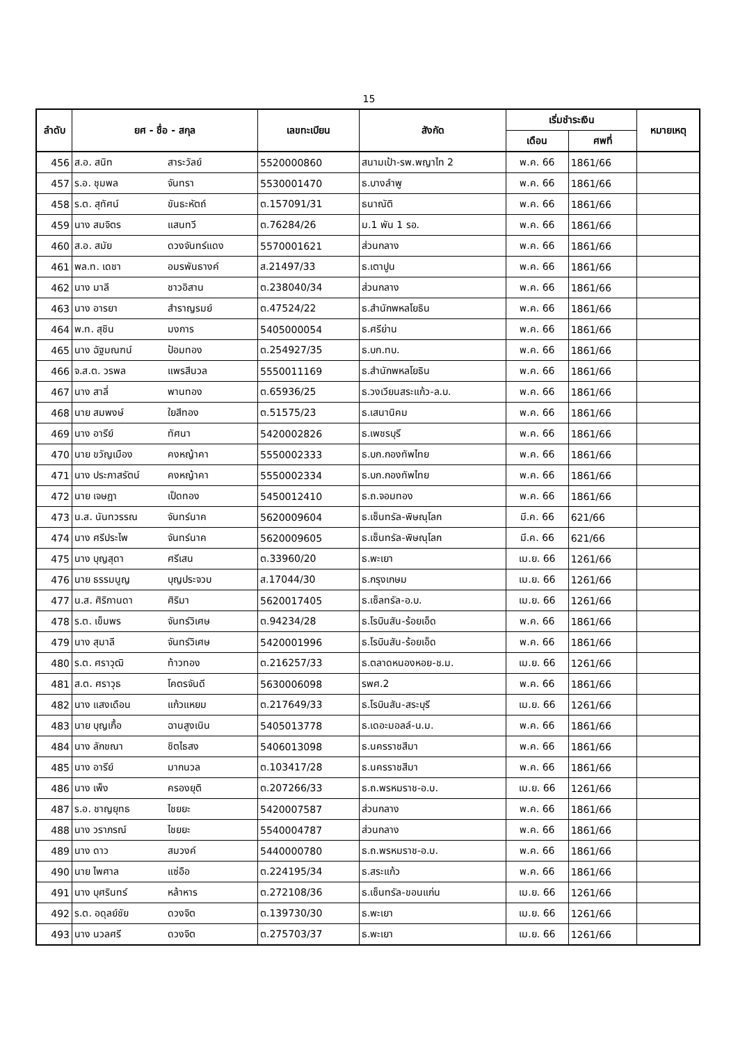15
| ลำดับ | ยศ - ชื่อ - สกุล | | เลขทะเบียน | สังกัด | เริ่มชำระเงิน | | หมายเหตุ |
| --- | --- | --- | --- | --- | --- | --- | --- |
| | | | | | เดือน | ศพที่ | |
| 456 | ส.อ. สนิท | สาระวัลย์ | 5520000860 | สนามเป้า-รพ.พญาไท 2 | พ.ค. 66 | 1861/66 | |
| 457 | ร.อ. ชุมพล | จันทรา | 5530001470 | ธ.บางลำพู | พ.ค. 66 | 1861/66 | |
| 458 | ร.ต. สุทัศน์ | ขันธะหัตถ์ | ต.157091/31 | ธนาณัติ | พ.ค. 66 | 1861/66 | |
| 459 | นาง สมจิตร | แสนทวี | ต.76284/26 | ม.1 พัน 1 รอ. | พ.ค. 66 | 1861/66 | |
| 460 | ส.อ. สมัย | ดวงจันทร์แดง | 5570001621 | ส่วนกลาง | พ.ค. 66 | 1861/66 | |
| 461 | พล.ท. เดชา | อมรพันธางค์ | ส.21497/33 | ธ.เตาปูน | พ.ค. 66 | 1861/66 | |
| 462 | นาง มาลี | ชาวอิสาน | ต.238040/34 | ส่วนกลาง | พ.ค. 66 | 1861/66 | |
| 463 | นาง อารยา | สำราญรมย์ | ต.47524/22 | ธ.สำนักพหลโยธิน | พ.ค. 66 | 1861/66 | |
| 464 | พ.ท. สุชิน | มงการ | 5405000054 | ธ.ศรีย่าน | พ.ค. 66 | 1861/66 | |
| 465 | นาง ฉัฐมณฑน์ | ป้อมทอง | ต.254927/35 | ธ.บก.ทบ. | พ.ค. 66 | 1861/66 | |
| 466 | จ.ส.ต. วรพล | แพรสีนวล | 5550011169 | ธ.สำนักพหลโยธิน | พ.ค. 66 | 1861/66 | |
| 467 | นาง สาลี่ | พานทอง | ต.65936/25 | ธ.วงเวียนสระแก้ว-ล.บ. | พ.ค. 66 | 1861/66 | |
| 468 | นาย สมพงษ์ | ใยสีทอง | ต.51575/23 | ธ.เสนานิคม | พ.ค. 66 | 1861/66 | |
| 469 | นาง อารีย์ | ทัศนา | 5420002826 | ธ.เพชรบุรี | พ.ค. 66 | 1861/66 | |
| 470 | นาย ขวัญเมือง | คงหญ้าคา | 5550002333 | ธ.บก.กองทัพไทย | พ.ค. 66 | 1861/66 | |
| 471 | นาง ประภาสรัตน์ | คงหญ้าคา | 5550002334 | ธ.บก.กองทัพไทย | พ.ค. 66 | 1861/66 | |
| 472 | นาย เจษฎา | เป็ดทอง | 5450012410 | ธ.ถ.จอมทอง | พ.ค. 66 | 1861/66 | |
| 473 | น.ส. นันทวรรณ | จันทร์นาค | 5620009604 | ธ.เซ็นทรัล-พิษณุโลก | มี.ค. 66 | 621/66 | |
| 474 | นาง ศรีประไพ | จันทร์นาค | 5620009605 | ธ.เซ็นทรัล-พิษณุโลก | มี.ค. 66 | 621/66 | |
| 475 | นาง บุญสุดา | ศรีเสน | ต.33960/20 | ธ.พะเยา | เม.ย. 66 | 1261/66 | |
| 476 | นาย ธรรมนูญ | บุญประจวบ | ส.17044/30 | ธ.กรุงเกษม | เม.ย. 66 | 1261/66 | |
| 477 | น.ส. ศิริกานดา | ศิริมา | 5620017405 | ธ.เซ็ลทรัล-อ.บ. | เม.ย. 66 | 1261/66 | |
| 478 | ร.ต. เข็มพร | จันทร์วิเศษ | ต.94234/28 | ธ.โรบินสัน-ร้อยเอ็ด | พ.ค. 66 | 1861/66 | |
| 479 | นาง สุมาลี | จันทร์วิเศษ | 5420001996 | ธ.โรบินสัน-ร้อยเอ็ด | พ.ค. 66 | 1861/66 | |
| 480 | ร.ต. ศราวุฒิ | ท้าวทอง | ต.216257/33 | ธ.ตลาดหนองหอย-ช.ม. | เม.ย. 66 | 1261/66 | |
| 481 | ส.ต. ศราวุธ | โคตรจันดี | 5630006098 | รพศ.2 | พ.ค. 66 | 1861/66 | |
| 482 | นาง แสงเดือน | แก้วแหยม | ต.217649/33 | ธ.โรบินสัน-สระบุรี | เม.ย. 66 | 1261/66 | |
| 483 | นาย บุญเกื้อ | ฉานสูงเนิน | 5405013778 | ธ.เดอะมอลล์-น.ม. | พ.ค. 66 | 1861/66 | |
| 484 | นาง ลักขณา | ชิตไธสง | 5406013098 | ธ.นครราชสีมา | พ.ค. 66 | 1861/66 | |
| 485 | นาง อารีย์ | มากนวล | ต.103417/28 | ธ.นครราชสีมา | พ.ค. 66 | 1861/66 | |
| 486 | นาง เพ็ง | ครองยุติ | ต.207266/33 | ธ.ถ.พรหมราช-อ.บ. | เม.ย. 66 | 1261/66 | |
| 487 | ร.อ. ชาญยุทธ | ไชยยะ | 5420007587 | ส่วนกลาง | พ.ค. 66 | 1861/66 | |
| 488 | นาง วราภรณ์ | ไชยยะ | 5540004787 | ส่วนกลาง | พ.ค. 66 | 1861/66 | |
| 489 | นาง ดาว | สมวงค์ | 5440000780 | ธ.ถ.พรหมราช-อ.บ. | พ.ค. 66 | 1861/66 | |
| 490 | นาย ไพศาล | แซ่อือ | ต.224195/34 | ธ.สระแก้ว | พ.ค. 66 | 1861/66 | |
| 491 | นาง บุศรินทร์ | หล้าหาร | ต.272108/36 | ธ.เซ็นทรัล-ขอนแก่น | เม.ย. 66 | 1261/66 | |
| 492 | ร.ต. อดุลย์ชัย | ดวงจิต | ต.139730/30 | ธ.พะเยา | เม.ย. 66 | 1261/66 | |
| 493 | นาง นวลศรี | ดวงจิต | ต.275703/37 | ธ.พะเยา | เม.ย. 66 | 1261/66 | |